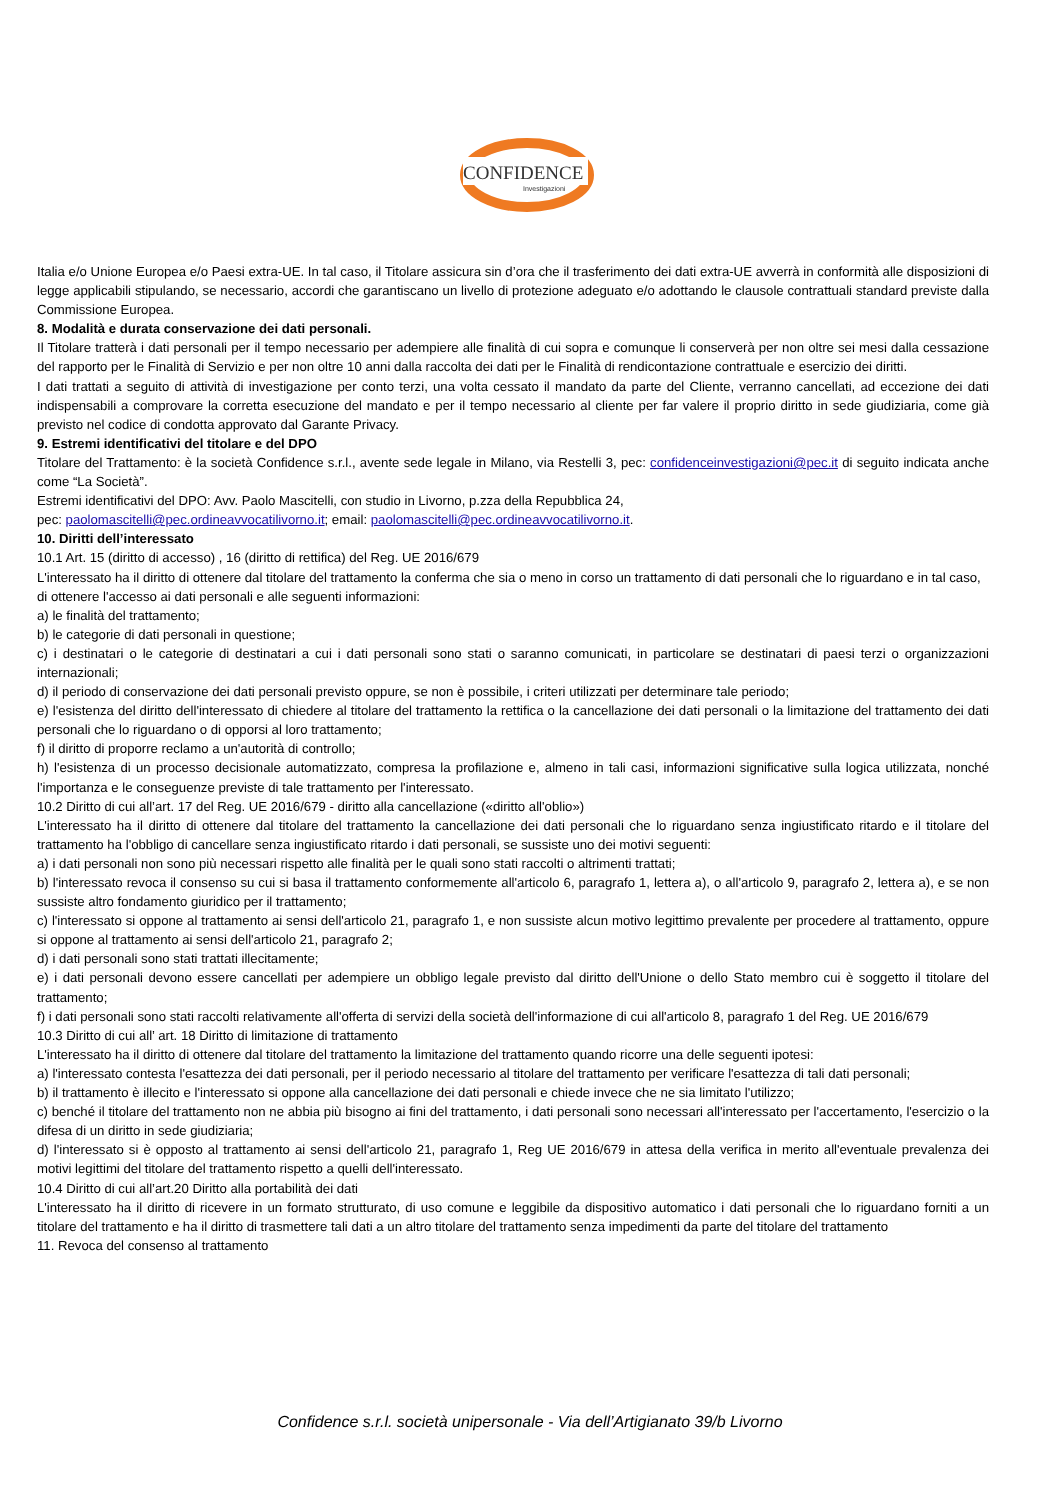CONFIDENCE
Investigazioni
Italia e/o Unione Europea e/o Paesi extra-UE. In tal caso, il Titolare assicura sin d’ora che il trasferimento dei dati extra-UE avverrà in conformità alle disposizioni di legge applicabili stipulando, se necessario, accordi che garantiscano un livello di protezione adeguato e/o adottando le clausole contrattuali standard previste dalla Commissione Europea.
8. Modalità e durata conservazione dei dati personali.
Il Titolare tratterà i dati personali per il tempo necessario per adempiere alle finalità di cui sopra e comunque li conserverà per non oltre sei mesi dalla cessazione del rapporto per le Finalità di Servizio e per non oltre 10 anni dalla raccolta dei dati per le Finalità di rendicontazione contrattuale e esercizio dei diritti.
I dati trattati a seguito di attività di investigazione per conto terzi, una volta cessato il mandato da parte del Cliente, verranno cancellati, ad eccezione dei dati indispensabili a comprovare la corretta esecuzione del mandato e per il tempo necessario al cliente per far valere il proprio diritto in sede giudiziaria, come già previsto nel codice di condotta approvato dal Garante Privacy.
9. Estremi identificativi del titolare e del DPO
Titolare del Trattamento: è la società Confidence s.r.l., avente sede legale in Milano, via Restelli 3, pec: confidenceinvestigazioni@pec.it di seguito indicata anche come “La Società”.
Estremi identificativi del DPO: Avv. Paolo Mascitelli, con studio in Livorno, p.zza della Repubblica 24,
pec: paolomascitelli@pec.ordineavvocatilivorno.it; email: paolomascitelli@pec.ordineavvocatilivorno.it.
10. Diritti dell’interessato
10.1 Art. 15 (diritto di accesso) , 16 (diritto di rettifica) del Reg. UE 2016/679
L'interessato ha il diritto di ottenere dal titolare del trattamento la conferma che sia o meno in corso un trattamento di dati personali che lo riguardano e in tal caso, di ottenere l'accesso ai dati personali e alle seguenti informazioni:
a) le finalità del trattamento;
b) le categorie di dati personali in questione;
c) i destinatari o le categorie di destinatari a cui i dati personali sono stati o saranno comunicati, in particolare se destinatari di paesi terzi o organizzazioni internazionali;
d) il periodo di conservazione dei dati personali previsto oppure, se non è possibile, i criteri utilizzati per determinare tale periodo;
e) l'esistenza del diritto dell'interessato di chiedere al titolare del trattamento la rettifica o la cancellazione dei dati personali o la limitazione del trattamento dei dati personali che lo riguardano o di opporsi al loro trattamento;
f) il diritto di proporre reclamo a un'autorità di controllo;
h) l'esistenza di un processo decisionale automatizzato, compresa la profilazione e, almeno in tali casi, informazioni significative sulla logica utilizzata, nonché l'importanza e le conseguenze previste di tale trattamento per l'interessato.
10.2 Diritto di cui all’art. 17 del Reg. UE 2016/679 - diritto alla cancellazione («diritto all'oblio»)
L'interessato ha il diritto di ottenere dal titolare del trattamento la cancellazione dei dati personali che lo riguardano senza ingiustificato ritardo e il titolare del trattamento ha l'obbligo di cancellare senza ingiustificato ritardo i dati personali, se sussiste uno dei motivi seguenti:
a) i dati personali non sono più necessari rispetto alle finalità per le quali sono stati raccolti o altrimenti trattati;
b) l'interessato revoca il consenso su cui si basa il trattamento conformemente all'articolo 6, paragrafo 1, lettera a), o all'articolo 9, paragrafo 2, lettera a), e se non sussiste altro fondamento giuridico per il trattamento;
c) l'interessato si oppone al trattamento ai sensi dell'articolo 21, paragrafo 1, e non sussiste alcun motivo legittimo prevalente per procedere al trattamento, oppure si oppone al trattamento ai sensi dell'articolo 21, paragrafo 2;
d) i dati personali sono stati trattati illecitamente;
e) i dati personali devono essere cancellati per adempiere un obbligo legale previsto dal diritto dell'Unione o dello Stato membro cui è soggetto il titolare del trattamento;
f) i dati personali sono stati raccolti relativamente all'offerta di servizi della società dell'informazione di cui all'articolo 8, paragrafo 1 del Reg. UE 2016/679
10.3 Diritto di cui all’ art. 18 Diritto di limitazione di trattamento
L'interessato ha il diritto di ottenere dal titolare del trattamento la limitazione del trattamento quando ricorre una delle seguenti ipotesi:
a) l'interessato contesta l'esattezza dei dati personali, per il periodo necessario al titolare del trattamento per verificare l'esattezza di tali dati personali;
b) il trattamento è illecito e l'interessato si oppone alla cancellazione dei dati personali e chiede invece che ne sia limitato l'utilizzo;
c) benché il titolare del trattamento non ne abbia più bisogno ai fini del trattamento, i dati personali sono necessari all'interessato per l'accertamento, l'esercizio o la difesa di un diritto in sede giudiziaria;
d) l'interessato si è opposto al trattamento ai sensi dell'articolo 21, paragrafo 1, Reg UE 2016/679 in attesa della verifica in merito all'eventuale prevalenza dei motivi legittimi del titolare del trattamento rispetto a quelli dell'interessato.
10.4 Diritto di cui all’art.20 Diritto alla portabilità dei dati
L'interessato ha il diritto di ricevere in un formato strutturato, di uso comune e leggibile da dispositivo automatico i dati personali che lo riguardano forniti a un titolare del trattamento e ha il diritto di trasmettere tali dati a un altro titolare del trattamento senza impedimenti da parte del titolare del trattamento
11. Revoca del consenso al trattamento
Confidence s.r.l. società unipersonale - Via dell’Artigianato 39/b Livorno